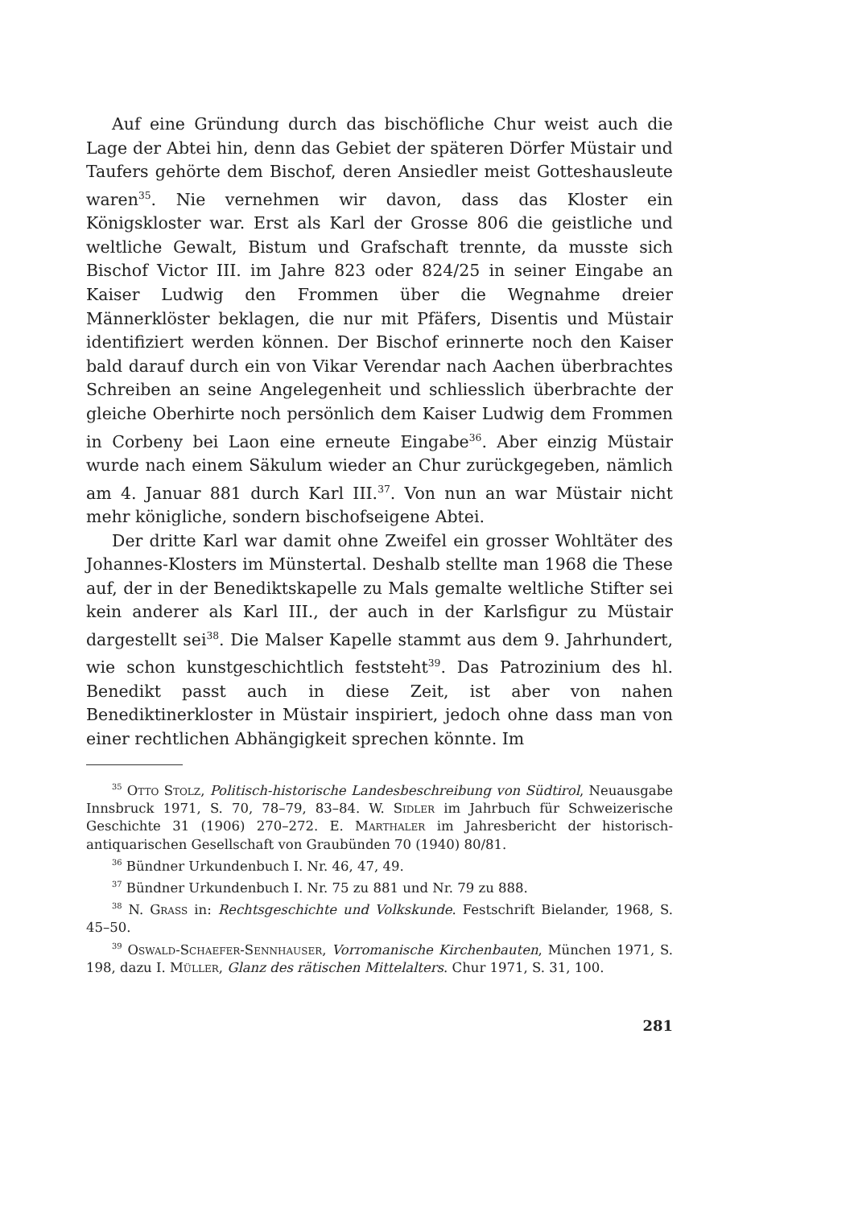Auf eine Gründung durch das bischöfliche Chur weist auch die Lage der Abtei hin, denn das Gebiet der späteren Dörfer Müstair und Taufers gehörte dem Bischof, deren Ansiedler meist Gotteshausleute waren<sup>35</sup>. Nie vernehmen wir davon, dass das Kloster ein Königskloster war. Erst als Karl der Grosse 806 die geistliche und weltliche Gewalt, Bistum und Grafschaft trennte, da musste sich Bischof Victor III. im Jahre 823 oder 824/25 in seiner Eingabe an Kaiser Ludwig den Frommen über die Wegnahme dreier Männerklöster beklagen, die nur mit Pfäfers, Disentis und Müstair identifiziert werden können. Der Bischof erinnerte noch den Kaiser bald darauf durch ein von Vikar Verendar nach Aachen überbrachtes Schreiben an seine Angelegenheit und schliesslich überbrachte der gleiche Oberhirte noch persönlich dem Kaiser Ludwig dem Frommen in Corbeny bei Laon eine erneute Eingabe<sup>36</sup>. Aber einzig Müstair wurde nach einem Säkulum wieder an Chur zurückgegeben, nämlich am 4. Januar 881 durch Karl III.<sup>37</sup>. Von nun an war Müstair nicht mehr königliche, sondern bischofseigene Abtei.
Der dritte Karl war damit ohne Zweifel ein grosser Wohltäter des Johannes-Klosters im Münstertal. Deshalb stellte man 1968 die These auf, der in der Benediktskapelle zu Mals gemalte weltliche Stifter sei kein anderer als Karl III., der auch in der Karlsfigur zu Müstair dargestellt sei<sup>38</sup>. Die Malser Kapelle stammt aus dem 9. Jahrhundert, wie schon kunstgeschichtlich feststeht<sup>39</sup>. Das Patrozinium des hl. Benedikt passt auch in diese Zeit, ist aber von nahen Benediktinerkloster in Müstair inspiriert, jedoch ohne dass man von einer rechtlichen Abhängigkeit sprechen könnte. Im
<sup>35</sup> Otto Stolz, Politisch-historische Landesbeschreibung von Südtirol, Neuausgabe Innsbruck 1971, S. 70, 78–79, 83–84. W. Sidler im Jahrbuch für Schweizerische Geschichte 31 (1906) 270–272. E. Marthaler im Jahresbericht der historisch-antiquarischen Gesellschaft von Graubünden 70 (1940) 80/81.
<sup>36</sup> Bündner Urkundenbuch I. Nr. 46, 47, 49.
<sup>37</sup> Bündner Urkundenbuch I. Nr. 75 zu 881 und Nr. 79 zu 888.
<sup>38</sup> N. Grass in: Rechtsgeschichte und Volkskunde. Festschrift Bielander, 1968, S. 45–50.
<sup>39</sup> Oswald-Schaefer-Sennhauser, Vorromanische Kirchenbauten, München 1971, S. 198, dazu I. Müller, Glanz des rätischen Mittelalters. Chur 1971, S. 31, 100.
281